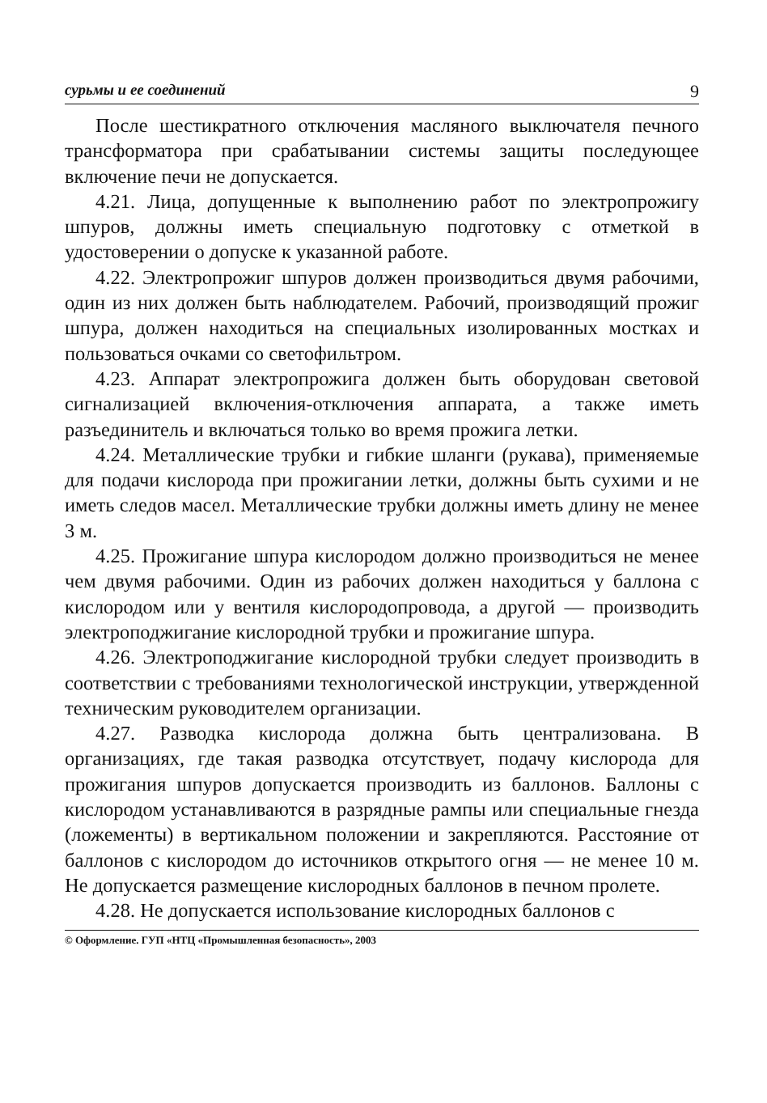сурьмы и ее соединений 9
После шестикратного отключения масляного выключателя печного трансформатора при срабатывании системы защиты последующее включение печи не допускается.
4.21. Лица, допущенные к выполнению работ по электропрожигу шпуров, должны иметь специальную подготовку с отметкой в удостоверении о допуске к указанной работе.
4.22. Электропрожиг шпуров должен производиться двумя рабочими, один из них должен быть наблюдателем. Рабочий, производящий прожиг шпура, должен находиться на специальных изолированных мостках и пользоваться очками со светофильтром.
4.23. Аппарат электропрожига должен быть оборудован световой сигнализацией включения-отключения аппарата, а также иметь разъединитель и включаться только во время прожига летки.
4.24. Металлические трубки и гибкие шланги (рукава), применяемые для подачи кислорода при прожигании летки, должны быть сухими и не иметь следов масел. Металлические трубки должны иметь длину не менее 3 м.
4.25. Прожигание шпура кислородом должно производиться не менее чем двумя рабочими. Один из рабочих должен находиться у баллона с кислородом или у вентиля кислородопровода, а другой — производить электроподжигание кислородной трубки и прожигание шпура.
4.26. Электроподжигание кислородной трубки следует производить в соответствии с требованиями технологической инструкции, утвержденной техническим руководителем организации.
4.27. Разводка кислорода должна быть централизована. В организациях, где такая разводка отсутствует, подачу кислорода для прожигания шпуров допускается производить из баллонов. Баллоны с кислородом устанавливаются в разрядные рампы или специальные гнезда (ложементы) в вертикальном положении и закрепляются. Расстояние от баллонов с кислородом до источников открытого огня — не менее 10 м. Не допускается размещение кислородных баллонов в печном пролете.
4.28. Не допускается использование кислородных баллонов с
© Оформление. ГУП «НТЦ «Промышленная безопасность», 2003